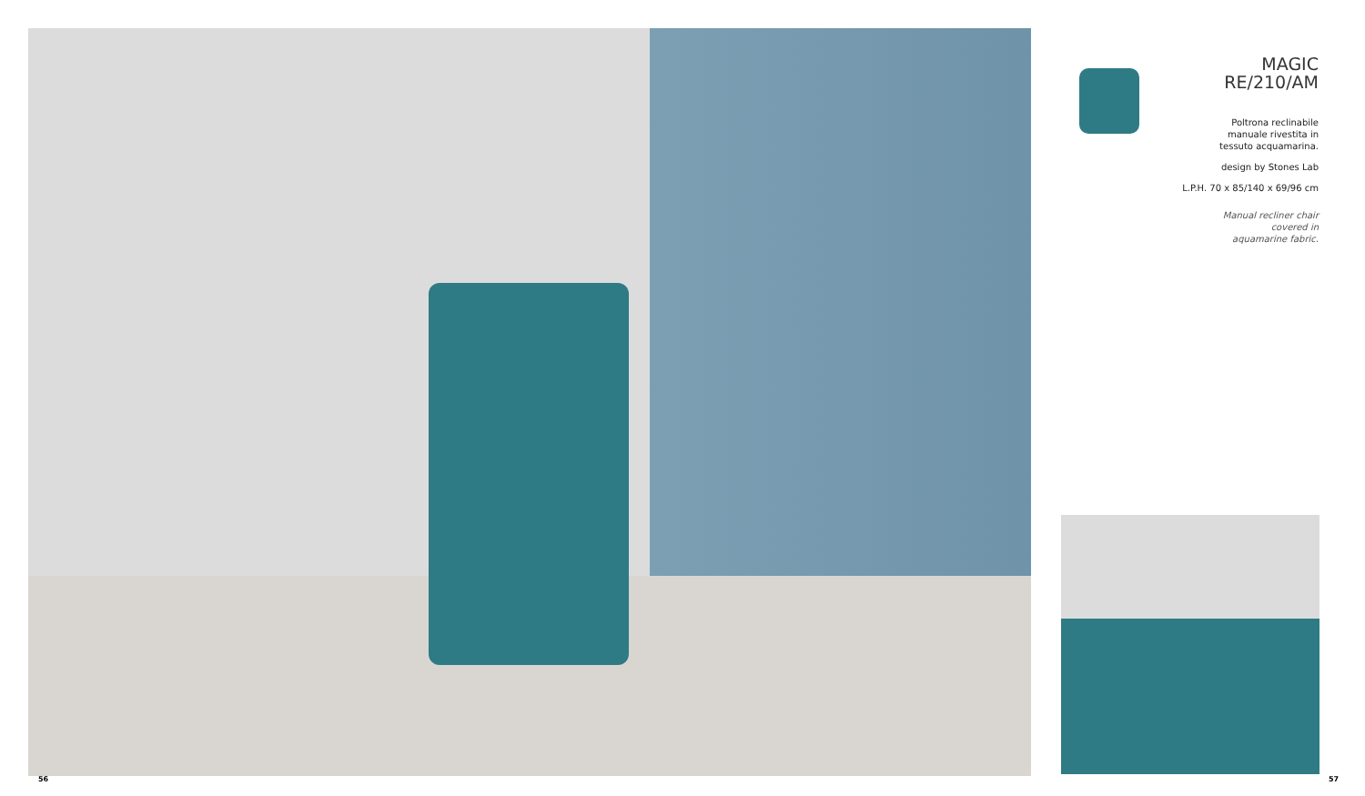MAGIC
RE/210/AM
Poltrona reclinabile
manuale rivestita in
tessuto acquamarina.
design by Stones Lab
L.P.H. 70 x 85/140 x 69/96 cm
Manual recliner chair
covered in
aquamarine fabric.
56 57